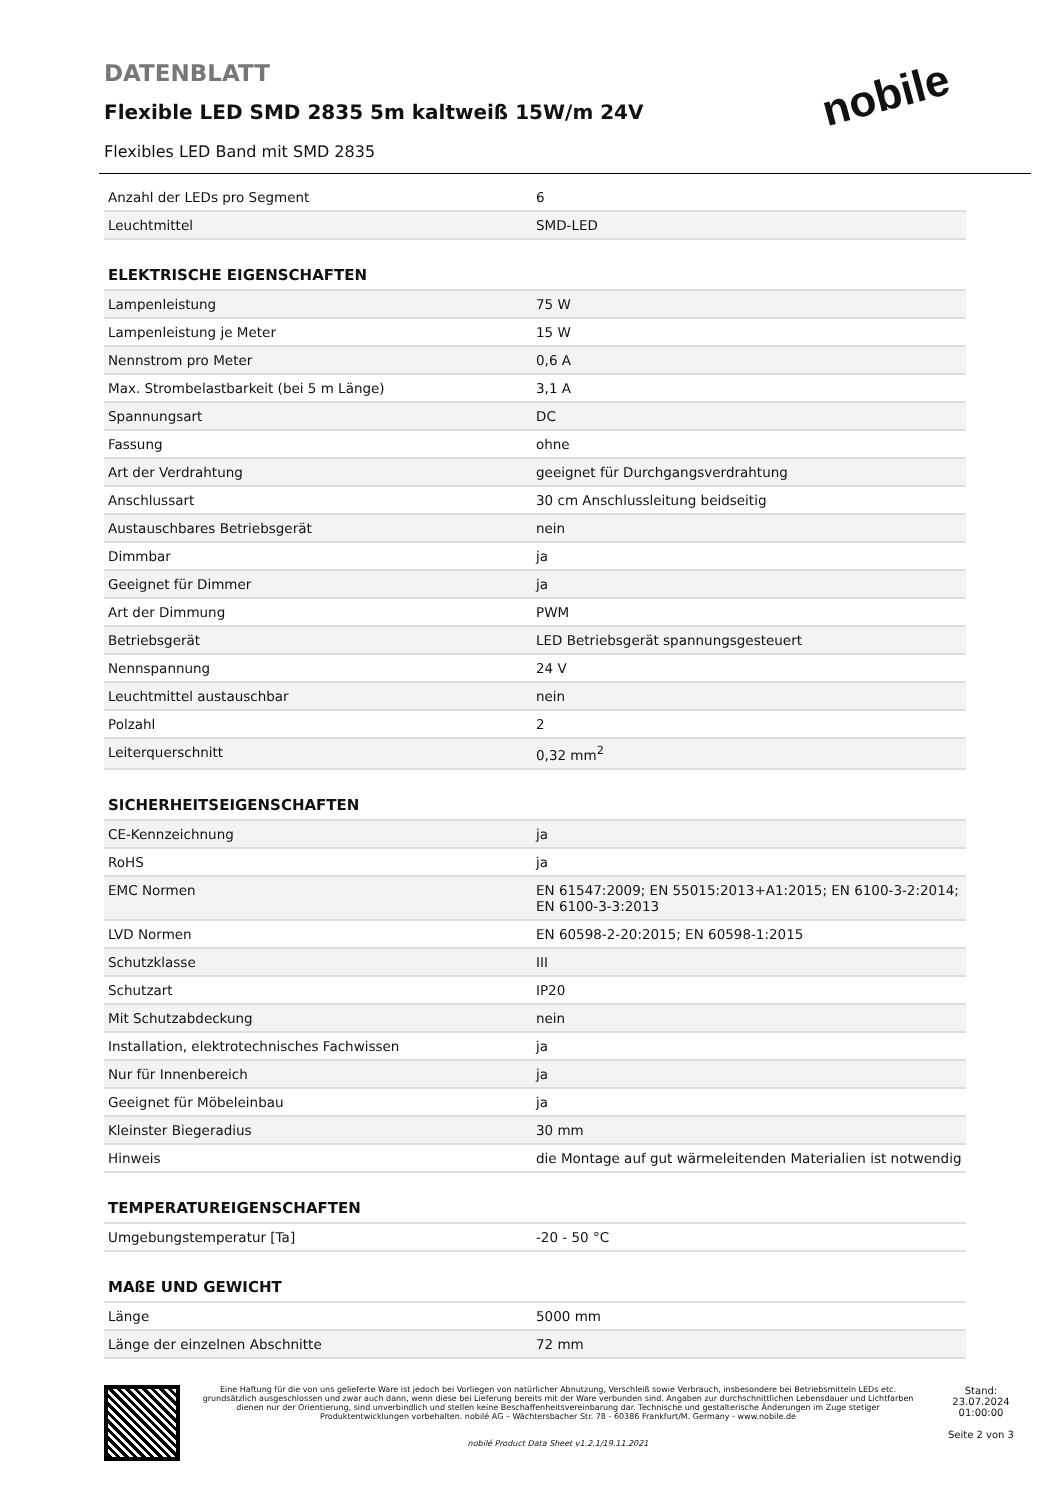nobile
DATENBLATT
Flexible LED SMD 2835 5m kaltweiß 15W/m 24V
Flexibles LED Band mit SMD 2835
| Anzahl der LEDs pro Segment | 6 |
| Leuchtmittel | SMD-LED |
| ELEKTRISCHE EIGENSCHAFTEN | |
| Lampenleistung | 75 W |
| Lampenleistung je Meter | 15 W |
| Nennstrom pro Meter | 0,6 A |
| Max. Strombelastbarkeit (bei 5 m Länge) | 3,1 A |
| Spannungsart | DC |
| Fassung | ohne |
| Art der Verdrahtung | geeignet für Durchgangsverdrahtung |
| Anschlussart | 30 cm Anschlussleitung beidseitig |
| Austauschbares Betriebsgerät | nein |
| Dimmbar | ja |
| Geeignet für Dimmer | ja |
| Art der Dimmung | PWM |
| Betriebsgerät | LED Betriebsgerät spannungsgesteuert |
| Nennspannung | 24 V |
| Leuchtmittel austauschbar | nein |
| Polzahl | 2 |
| Leiterquerschnitt | 0,32 mm<sup>2</sup> |
| SICHERHEITSEIGENSCHAFTEN | |
| CE-Kennzeichnung | ja |
| RoHS | ja |
| EMC Normen | EN 61547:2009; EN 55015:2013+A1:2015; EN 6100-3-2:2014; EN 6100-3-3:2013 |
| LVD Normen | EN 60598-2-20:2015; EN 60598-1:2015 |
| Schutzklasse | III |
| Schutzart | IP20 |
| Mit Schutzabdeckung | nein |
| Installation, elektrotechnisches Fachwissen | ja |
| Nur für Innenbereich | ja |
| Geeignet für Möbeleinbau | ja |
| Kleinster Biegeradius | 30 mm |
| Hinweis | die Montage auf gut wärmeleitenden Materialien ist notwendig |
| TEMPERATUREIGENSCHAFTEN | |
| Umgebungstemperatur [Ta] | -20 - 50 °C |
| MAßE UND GEWICHT | |
| Länge | 5000 mm |
| Länge der einzelnen Abschnitte | 72 mm |
Eine Haftung für die von uns gelieferte Ware ist jedoch bei Vorliegen von natürlicher Abnutzung, Verschleiß sowie Verbrauch, insbesondere bei Betriebsmitteln LEDs etc. grundsätzlich ausgeschlossen und zwar auch dann, wenn diese bei Lieferung bereits mit der Ware verbunden sind. Angaben zur durchschnittlichen Lebensdauer und Lichtfarben dienen nur der Orientierung, sind unverbindlich und stellen keine Beschaffenheitsvereinbarung dar. Technische und gestalterische Änderungen im Zuge stetiger Produktentwicklungen vorbehalten. nobilé AG – Wächtersbacher Str. 78 - 60386 Frankfurt/M. Germany - www.nobile.de
nobilé Product Data Sheet v1.2.1/19.11.2021
Stand:
23.07.2024
01:00:00
Seite 2 von 3